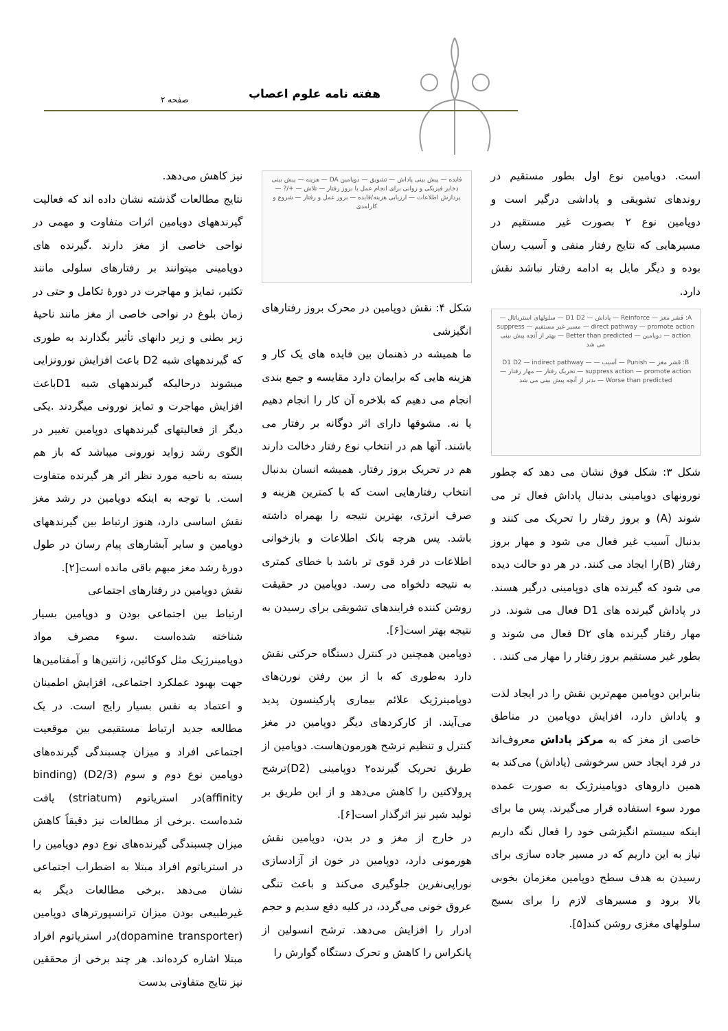هفته نامه علوم اعصاب صفحه ۲
است. دوپامین نوع اول بطور مستقیم در روندهای تشویقی و پاداشی درگیر است و دوپامین نوع ۲ بصورت غیر مستقیم در مسیرهایی که نتایج رفتار منفی و آسیب رسان بوده و دیگر مایل به ادامه رفتار نباشد نقش دارد.
A: قشر مغز — Reinforce — پاداش — D1 D2 — سلولهای استریاتال — direct pathway — promote action — مسیر غیر مستقیم — suppress action — دوپامین — Better than predicted — بهتر از آنچه پیش بینی می شد
B: قشر مغز — Punish — آسیب — D1 D2 — indirect pathway — suppress action — promote action — تحریک رفتار — مهار رفتار — Worse than predicted — بدتر از آنچه پیش بینی می شد
شکل ۳: شکل فوق نشان می دهد که چطور نورونهای دوپامینی بدنبال پاداش فعال تر می شوند (A) و بروز رفتار را تحریک می کنند و بدنبال آسیب غیر فعال می شود و مهار بروز رفتار (B)را ایجاد می کنند. در هر دو حالت دیده می شود که گیرنده های دوپامینی درگیر هسند. در پاداش گیرنده های D1 فعال می شوند. در مهار رفتار گیرنده های D۲ فعال می شوند و بطور غیر مستقیم بروز رفتار را مهار می کنند. .
بنابراین دوپامین مهم‌ترین نقش را در ایجاد لذت و پاداش دارد، افزایش دوپامین در مناطق خاصی از مغز که به مرکز پاداش معروف‌اند در فرد ایجاد حس سرخوشی (پاداش) می‌کند به همین داروهای دوپامینرژیک به صورت عمده مورد سوء استفاده قرار می‌گیرند. پس ما برای اینکه سیستم انگیزشی خود را فعال نگه داریم نیاز به این داریم که در مسیر جاده سازی برای رسیدن به هدف سطح دوپامین مغزمان بخوبی بالا برود و مسیرهای لازم را برای بسیج سلولهای مغزی روشن کند[۵].
فایده — پیش بینی پاداش — تشویق — دوپامین DA — هزینه — پیش بینی ذخایر فیزیکی و روانی برای انجام عمل یا بروز رفتار — تلاش — +/? — پردازش اطلاعات — ارزیابی هزینه/فایده — بروز عمل و رفتار — شروع و کارامدی
شکل ۴: نقش دوپامین در محرک بروز رفتارهای انگیزشی
ما همیشه در ذهنمان بین فایده های یک کار و هزینه هایی که برایمان دارد مقایسه و جمع بندی انجام می دهیم که بلاخره آن کار را انجام دهیم یا نه. مشوقها دارای اثر دوگانه بر رفتار می باشند. آنها هم در انتخاب نوع رفتار دخالت دارند هم در تحریک بروز رفتار. همیشه انسان بدنبال انتخاب رفتارهایی است که با کمترین هزینه و صرف انرژی، بهترین نتیجه را بهمراه داشته باشد. پس هرچه بانک اطلاعات و بازخوانی اطلاعات در فرد قوی تر باشد با خطای کمتری به نتیجه دلخواه می رسد. دوپامین در حقیقت روشن کننده فرایندهای تشویقی برای رسیدن به نتیجه بهتر است[۶].
دوپامین همچنین در کنترل دستگاه حرکتی نقش دارد به‌طوری که با از بین رفتن نورن‌های دوپامینرژیک علائم بیماری پارکینسون پدید می‌آیند. از کارکردهای دیگر دوپامین در مغز کنترل و تنظیم ترشح هورمون‌هاست. دوپامین از طریق تحریک گیرنده۲ دوپامینی (D2)ترشح پرولاکتین را کاهش می‌دهد و از این طریق بر تولید شیر نیز اثرگذار است[۶].
در خارج از مغز و در بدن، دوپامین نقش هورمونی دارد، دوپامین در خون از آزادسازی نوراپی‌نفرین جلوگیری می‌کند و باعث تنگی عروق خونی می‌گردد، در کلیه دفع سدیم و حجم ادرار را افزایش می‌دهد. ترشح انسولین از پانکراس را کاهش و تحرک دستگاه گوارش را
نیز کاهش می‌دهد.
نتایج مطالعات گذشته نشان داده اند که فعالیت گیرندههای دوپامین اثرات متفاوت و مهمی در نواحی خاصی از مغز دارند .گیرنده های دوپامینی میتوانند بر رفتارهای سلولی مانند تکثیر، تمایز و مهاجرت در دورهٔ تکامل و حتی در زمان بلوغ در نواحی خاصی از مغز مانند ناحیهٔ زیر بطنی و زیر دانهای تأثیر بگذارند به طوری که گیرندههای شبه D2 باعث افزایش نورونزایی میشوند درحالیکه گیرندههای شبه D1باعث افزایش مهاجرت و تمایز نورونی میگردند .یکی دیگر از فعالیتهای گیرندههای دوپامین تغییر در الگوی رشد زواید نورونی میباشد که باز هم بسته به ناحیه مورد نظر اثر هر گیرنده متفاوت است. با توجه به اینکه دوپامین در رشد مغز نقش اساسی دارد، هنوز ارتباط بین گیرندههای دوپامین و سایر آبشارهای پیام رسان در طول دورهٔ رشد مغز مبهم باقی مانده است[۲].
نقش دوپامین در رفتارهای اجتماعی
ارتباط بین اجتماعی بودن و دوپامین بسیار شناخته شده‌است .سوء مصرف مواد دوپامینرژیک مثل کوکائین، زانتین‌ها و آمفتامین‌ها جهت بهبود عملکرد اجتماعی، افزایش اطمینان و اعتماد به نفس بسیار رایج است. در یک مطالعه جدید ارتباط مستقیمی بین موقعیت اجتماعی افراد و میزان چسبندگی گیرنده‌های دوپامین نوع دوم و سوم (D2/3) (binding affinity)در استریاتوم (striatum) یافت شده‌است .برخی از مطالعات نیز دقیقاً کاهش میزان چسبندگی گیرنده‌های نوع دوم دوپامین را در استریاتوم افراد مبتلا به اضطراب اجتماعی نشان می‌دهد .برخی مطالعات دیگر به غیرطبیعی بودن میزان ترانسپورترهای دوپامین (dopamine transporter)در استریاتوم افراد مبتلا اشاره کرده‌اند. هر چند برخی از محققین نیز نتایج متفاوتی بدست